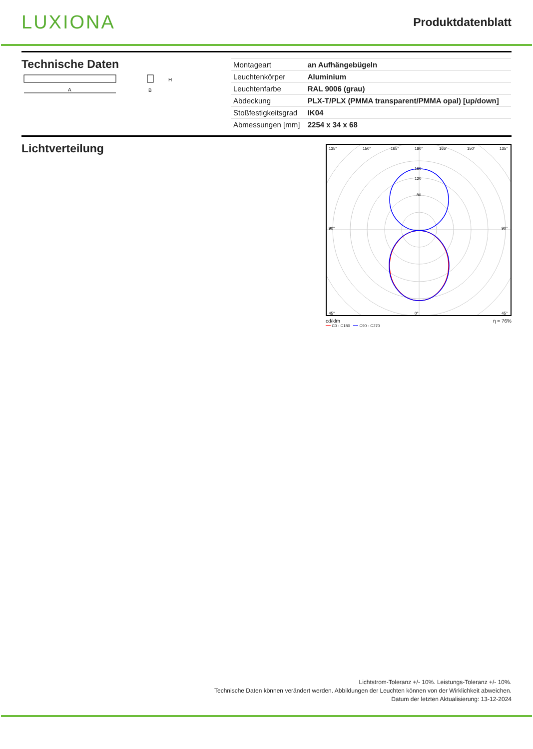LUXIONA
Produktdatenblatt
Technische Daten
A
H
B
| Montageart | an Aufhängebügeln |
| Leuchtenkörper | Aluminium |
| Leuchtenfarbe | RAL 9006 (grau) |
| Abdeckung | PLX-T/PLX (PMMA transparent/PMMA opal) [up/down] |
| Stoßfestigkeitsgrad | IK04 |
| Abmessungen [mm] | 2254 x 34 x 68 |
Lichtverteilung
135°
150°
165°
180°
165°
150°
135°
160
120
80
90°
90°
45°
0°
45°
cd/klm η = 76%
━━ C0 - C180 ━━ C90 - C270
Lichtstrom-Toleranz +/- 10%. Leistungs-Toleranz +/- 10%.
Technische Daten können verändert werden. Abbildungen der Leuchten können von der Wirklichkeit abweichen.
Datum der letzten Aktualisierung: 13-12-2024